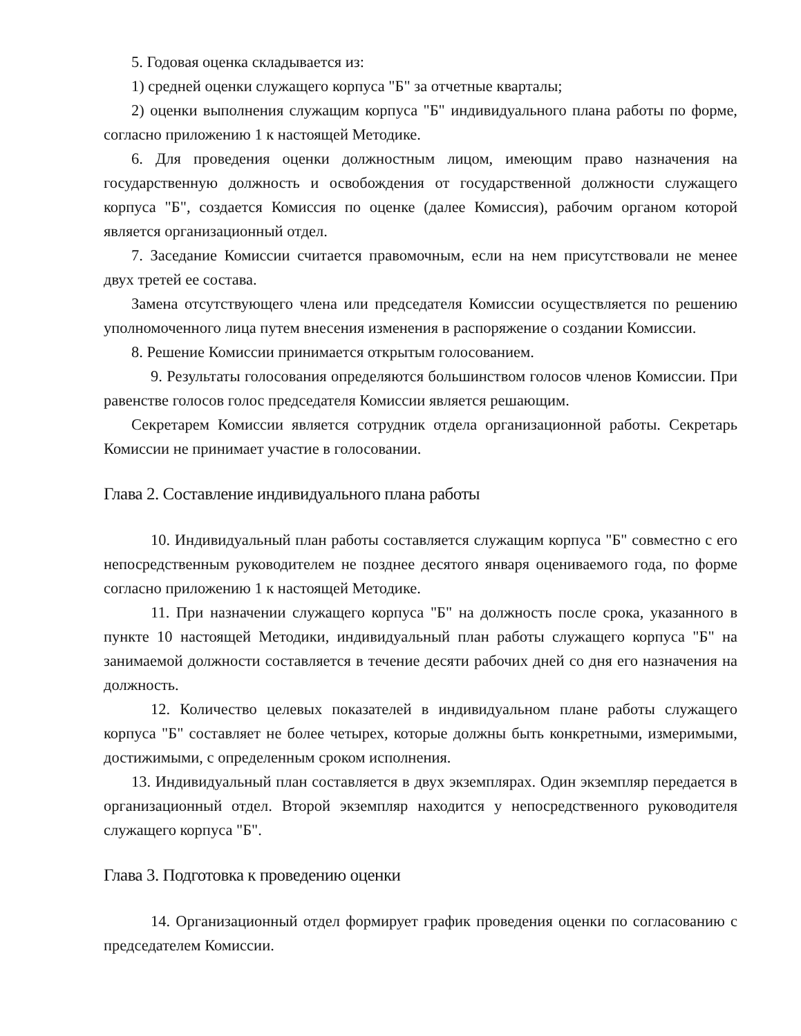5. Годовая оценка складывается из:
1) средней оценки служащего корпуса "Б" за отчетные кварталы;
2) оценки выполнения служащим корпуса "Б" индивидуального плана работы по форме, согласно приложению 1 к настоящей Методике.
6. Для проведения оценки должностным лицом, имеющим право назначения на государственную должность и освобождения от государственной должности служащего корпуса "Б", создается Комиссия по оценке (далее Комиссия), рабочим органом которой является организационный отдел.
7. Заседание Комиссии считается правомочным, если на нем присутствовали не менее двух третей ее состава.
Замена отсутствующего члена или председателя Комиссии осуществляется по решению уполномоченного лица путем внесения изменения в распоряжение о создании Комиссии.
8. Решение Комиссии принимается открытым голосованием.
9. Результаты голосования определяются большинством голосов членов Комиссии. При равенстве голосов голос председателя Комиссии является решающим.
Секретарем Комиссии является сотрудник отдела организационной работы. Секретарь Комиссии не принимает участие в голосовании.
Глава 2. Составление индивидуального плана работы
10. Индивидуальный план работы составляется служащим корпуса "Б" совместно с его непосредственным руководителем не позднее десятого января оцениваемого года, по форме согласно приложению 1 к настоящей Методике.
11. При назначении служащего корпуса "Б" на должность после срока, указанного в пункте 10 настоящей Методики, индивидуальный план работы служащего корпуса "Б" на занимаемой должности составляется в течение десяти рабочих дней со дня его назначения на должность.
12. Количество целевых показателей в индивидуальном плане работы служащего корпуса "Б" составляет не более четырех, которые должны быть конкретными, измеримыми, достижимыми, с определенным сроком исполнения.
13. Индивидуальный план составляется в двух экземплярах. Один экземпляр передается в организационный отдел. Второй экземпляр находится у непосредственного руководителя служащего корпуса "Б".
Глава 3. Подготовка к проведению оценки
14. Организационный отдел формирует график проведения оценки по согласованию с председателем Комиссии.